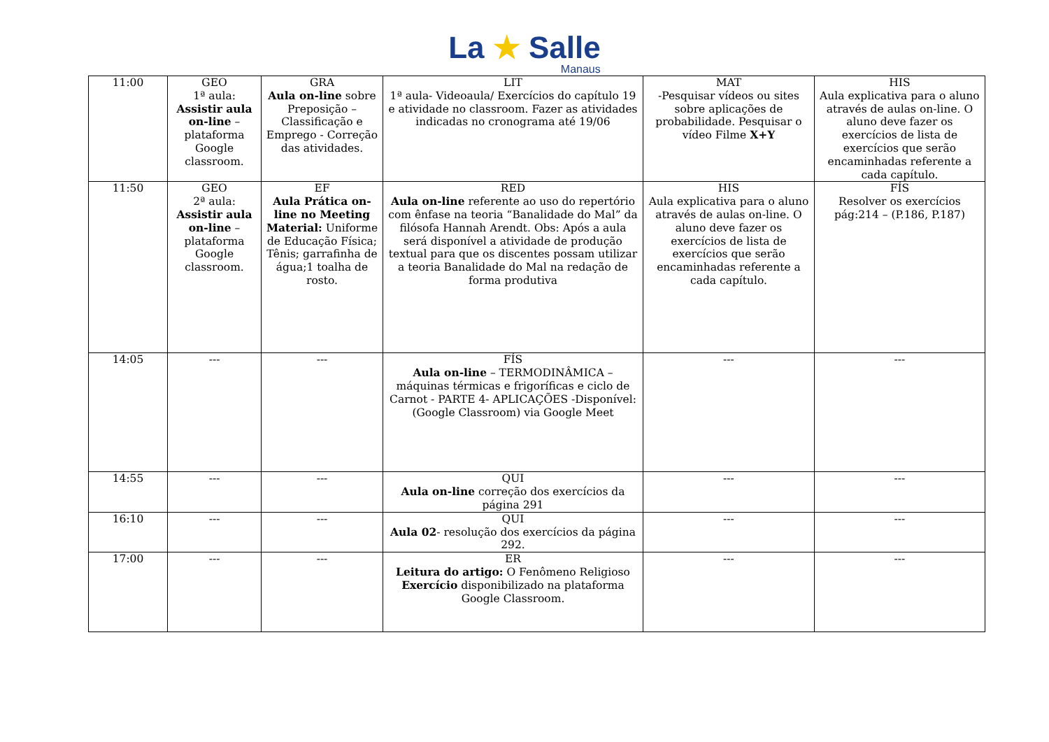La ★ Salle
Manaus
| 11:00 | GEO 1ª aula: Assistir aula on-line – plataforma Google classroom. | GRA Aula on-line sobre Preposição – Classificação e Emprego - Correção das atividades. | LIT 1ª aula- Videoaula/ Exercícios do capítulo 19 e atividade no classroom. Fazer as atividades indicadas no cronograma até 19/06 | MAT -Pesquisar vídeos ou sites sobre aplicações de probabilidade. Pesquisar o vídeo Filme X+Y | HIS Aula explicativa para o aluno através de aulas on-line. O aluno deve fazer os exercícios de lista de exercícios que serão encaminhadas referente a cada capítulo. |
| 11:50 | GEO 2ª aula: Assistir aula on-line – plataforma Google classroom. | EF Aula Prática on-line no Meeting Material: Uniforme de Educação Física; Tênis; garrafinha de água;1 toalha de rosto. | RED Aula on-line referente ao uso do repertório com ênfase na teoria “Banalidade do Mal” da filósofa Hannah Arendt. Obs: Após a aula será disponível a atividade de produção textual para que os discentes possam utilizar a teoria Banalidade do Mal na redação de forma produtiva | HIS Aula explicativa para o aluno através de aulas on-line. O aluno deve fazer os exercícios de lista de exercícios que serão encaminhadas referente a cada capítulo. | FÍS Resolver os exercícios pág:214 – (P.186, P.187) |
| 14:05 | --- | --- | FÍS Aula on-line – TERMODINÂMICA – máquinas térmicas e frigoríficas e ciclo de Carnot - PARTE 4- APLICAÇÕES -Disponível: (Google Classroom) via Google Meet | --- | --- |
| 14:55 | --- | --- | QUI Aula on-line correção dos exercícios da página 291 | --- | --- |
| 16:10 | --- | --- | QUI Aula 02 - resolução dos exercícios da página 292. | --- | --- |
| 17:00 | --- | --- | ER Leitura do artigo: O Fenômeno Religioso Exercício disponibilizado na plataforma Google Classroom. | --- | --- |